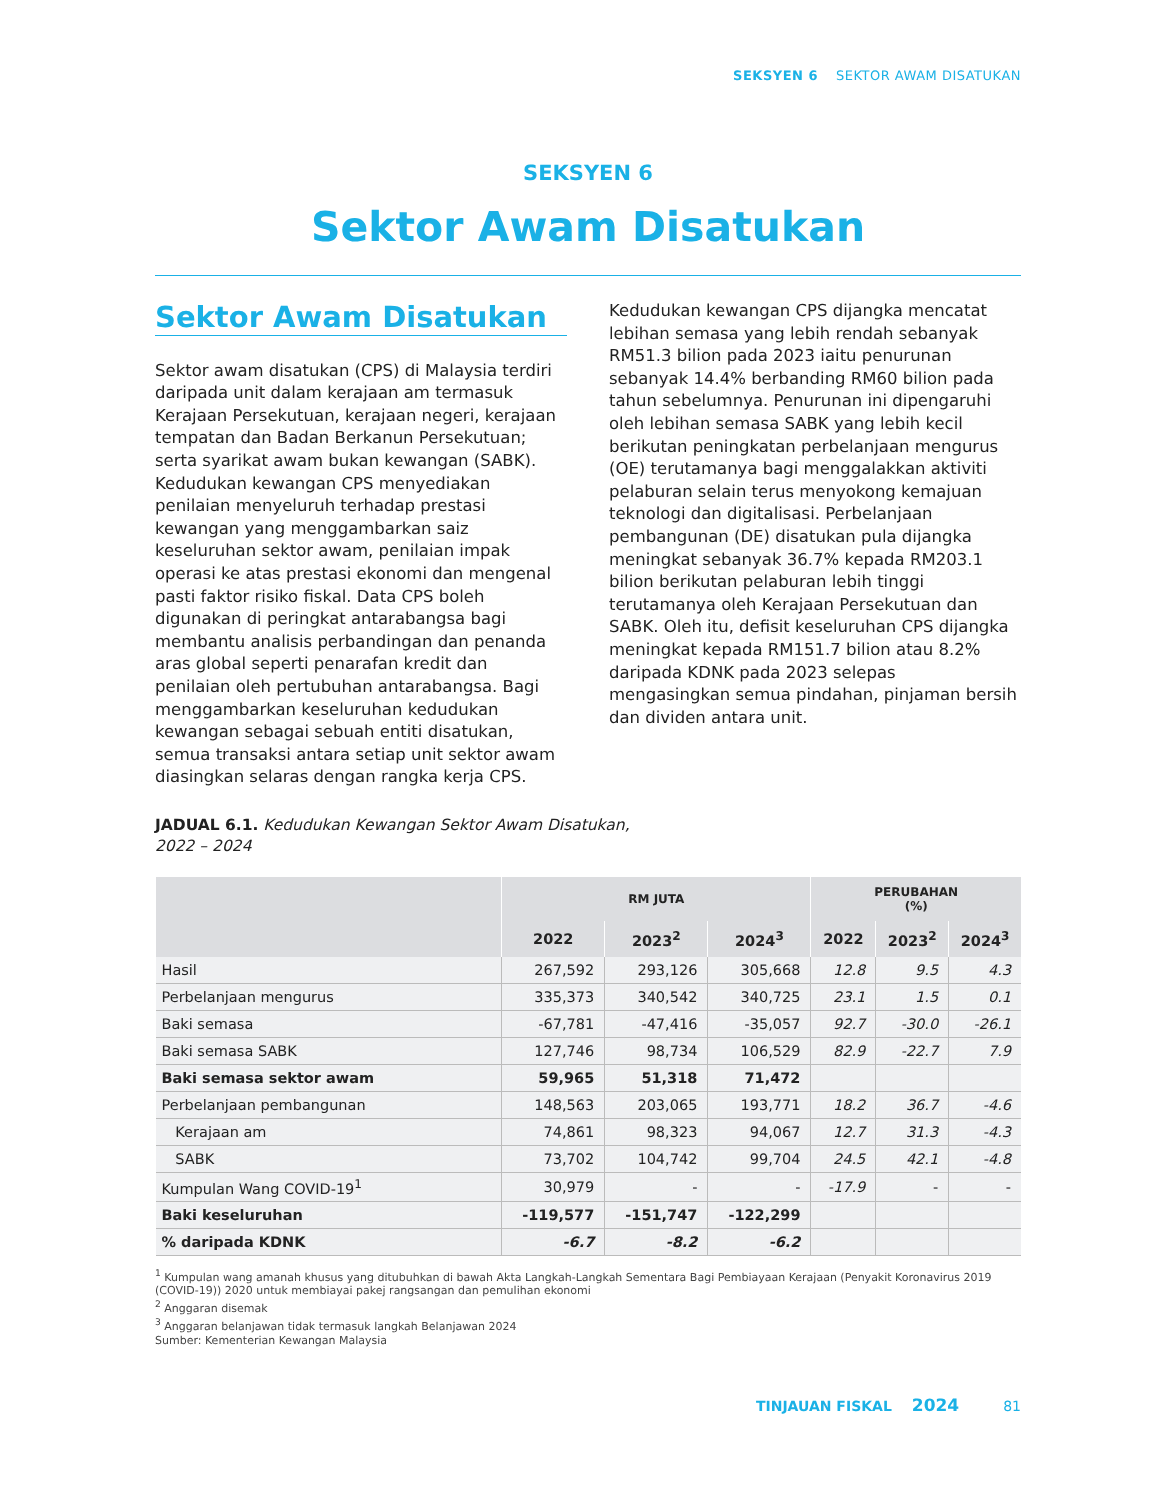SEKSYEN 6 SEKTOR AWAM DISATUKAN
SEKSYEN 6
Sektor Awam Disatukan
Sektor Awam Disatukan
Sektor awam disatukan (CPS) di Malaysia terdiri daripada unit dalam kerajaan am termasuk Kerajaan Persekutuan, kerajaan negeri, kerajaan tempatan dan Badan Berkanun Persekutuan; serta syarikat awam bukan kewangan (SABK). Kedudukan kewangan CPS menyediakan penilaian menyeluruh terhadap prestasi kewangan yang menggambarkan saiz keseluruhan sektor awam, penilaian impak operasi ke atas prestasi ekonomi dan mengenal pasti faktor risiko fiskal. Data CPS boleh digunakan di peringkat antarabangsa bagi membantu analisis perbandingan dan penanda aras global seperti penarafan kredit dan penilaian oleh pertubuhan antarabangsa. Bagi menggambarkan keseluruhan kedudukan kewangan sebagai sebuah entiti disatukan, semua transaksi antara setiap unit sektor awam diasingkan selaras dengan rangka kerja CPS.
Kedudukan kewangan CPS dijangka mencatat lebihan semasa yang lebih rendah sebanyak RM51.3 bilion pada 2023 iaitu penurunan sebanyak 14.4% berbanding RM60 bilion pada tahun sebelumnya. Penurunan ini dipengaruhi oleh lebihan semasa SABK yang lebih kecil berikutan peningkatan perbelanjaan mengurus (OE) terutamanya bagi menggalakkan aktiviti pelaburan selain terus menyokong kemajuan teknologi dan digitalisasi. Perbelanjaan pembangunan (DE) disatukan pula dijangka meningkat sebanyak 36.7% kepada RM203.1 bilion berikutan pelaburan lebih tinggi terutamanya oleh Kerajaan Persekutuan dan SABK. Oleh itu, defisit keseluruhan CPS dijangka meningkat kepada RM151.7 bilion atau 8.2% daripada KDNK pada 2023 selepas mengasingkan semua pindahan, pinjaman bersih dan dividen antara unit.
JADUAL 6.1. Kedudukan Kewangan Sektor Awam Disatukan,
2022 – 2024
| | RM JUTA | | | PERUBAHAN (%) | | |
| --- | --- | --- | --- | --- | --- | --- |
| | 2022 | 2023<sup>2</sup> | 2024<sup>3</sup> | 2022 | 2023<sup>2</sup> | 2024<sup>3</sup> |
| Hasil | 267,592 | 293,126 | 305,668 | 12.8 | 9.5 | 4.3 |
| Perbelanjaan mengurus | 335,373 | 340,542 | 340,725 | 23.1 | 1.5 | 0.1 |
| Baki semasa | -67,781 | -47,416 | -35,057 | 92.7 | -30.0 | -26.1 |
| Baki semasa SABK | 127,746 | 98,734 | 106,529 | 82.9 | -22.7 | 7.9 |
| Baki semasa sektor awam | 59,965 | 51,318 | 71,472 | | | |
| Perbelanjaan pembangunan | 148,563 | 203,065 | 193,771 | 18.2 | 36.7 | -4.6 |
| Kerajaan am | 74,861 | 98,323 | 94,067 | 12.7 | 31.3 | -4.3 |
| SABK | 73,702 | 104,742 | 99,704 | 24.5 | 42.1 | -4.8 |
| Kumpulan Wang COVID-19<sup>1</sup> | 30,979 | - | - | -17.9 | - | - |
| Baki keseluruhan | -119,577 | -151,747 | -122,299 | | | |
| % daripada KDNK | -6.7 | -8.2 | -6.2 | | | |
<sup>1</sup> Kumpulan wang amanah khusus yang ditubuhkan di bawah Akta Langkah-Langkah Sementara Bagi Pembiayaan Kerajaan (Penyakit Koronavirus 2019 (COVID-19)) 2020 untuk membiayai pakej rangsangan dan pemulihan ekonomi
<sup>2</sup> Anggaran disemak
<sup>3</sup> Anggaran belanjawan tidak termasuk langkah Belanjawan 2024
Sumber: Kementerian Kewangan Malaysia
TINJAUAN FISKAL 2024 81